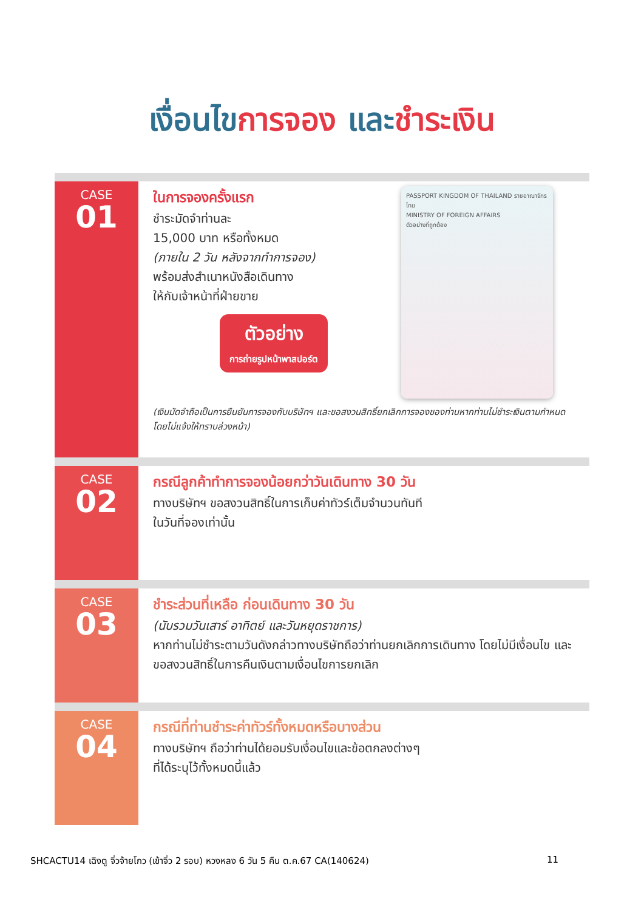เงื่อนไขการจอง และชำระเงิน
CASE
01
PASSPORT KINGDOM OF THAILAND ราชอาณาจักรไทย
MINISTRY OF FOREIGN AFFAIRS
ตัวอย่างที่ถูกต้อง
ในการจองครั้งแรก
ชำระมัดจำท่านละ
15,000 บาท หรือทั้งหมด
(ภายใน 2 วัน หลังจากทำการจอง)
พร้อมส่งสำเนาหนังสือเดินทาง
ให้กับเจ้าหน้าที่ฝ่ายขาย
ตัวอย่าง
การถ่ายรูปหน้าพาสปอร์ต
(เงินมัดจำถือเป็นการยืนยันการจองกับบริษัทฯ และขอสงวนสิทธิ์ยกเลิกการจองของท่านหากท่านไม่ชำระเงินตามกำหนด โดยไม่แจ้งให้ทราบล่วงหน้า)
CASE
02
กรณีลูกค้าทำการจองน้อยกว่าวันเดินทาง 30 วัน
ทางบริษัทฯ ขอสงวนสิทธิ์ในการเก็บค่าทัวร์เต็มจำนวนทันที
ในวันที่จองเท่านั้น
CASE
03
ชำระส่วนที่เหลือ ก่อนเดินทาง 30 วัน
(นับรวมวันเสาร์ อาทิตย์ และวันหยุดราชการ)
หากท่านไม่ชำระตามวันดังกล่าวทางบริษัทถือว่าท่านยกเลิกการเดินทาง โดยไม่มีเงื่อนไข และขอสงวนสิทธิ์ในการคืนเงินตามเงื่อนไขการยกเลิก
CASE
04
กรณีที่ท่านชำระค่าทัวร์ทั้งหมดหรือบางส่วน
ทางบริษัทฯ ถือว่าท่านได้ยอมรับเงื่อนไขและข้อตกลงต่างๆ
ที่ได้ระบุไว้ทั้งหมดนี้แล้ว
SHCACTU14 เฉิงตู จิ่วจ้ายโกว (เข้าจิ่ว 2 รอบ) หวงหลง 6 วัน 5 คืน ต.ค.67 CA(140624) 11